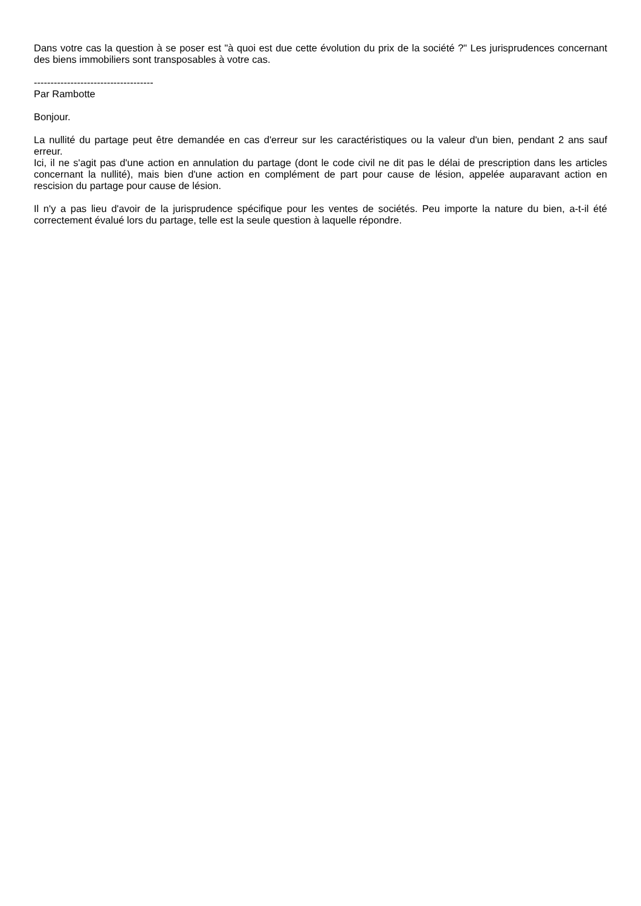Dans votre cas la question à se poser est "à quoi est due cette évolution du prix de la société ?" Les jurisprudences concernant des biens immobiliers sont transposables à votre cas.
------------------------------------
Par Rambotte
Bonjour.
La nullité du partage peut être demandée en cas d'erreur sur les caractéristiques ou la valeur d'un bien, pendant 2 ans sauf erreur.
Ici, il ne s'agit pas d'une action en annulation du partage (dont le code civil ne dit pas le délai de prescription dans les articles concernant la nullité), mais bien d'une action en complément de part pour cause de lésion, appelée auparavant action en rescision du partage pour cause de lésion.
Il n'y a pas lieu d'avoir de la jurisprudence spécifique pour les ventes de sociétés. Peu importe la nature du bien, a-t-il été correctement évalué lors du partage, telle est la seule question à laquelle répondre.